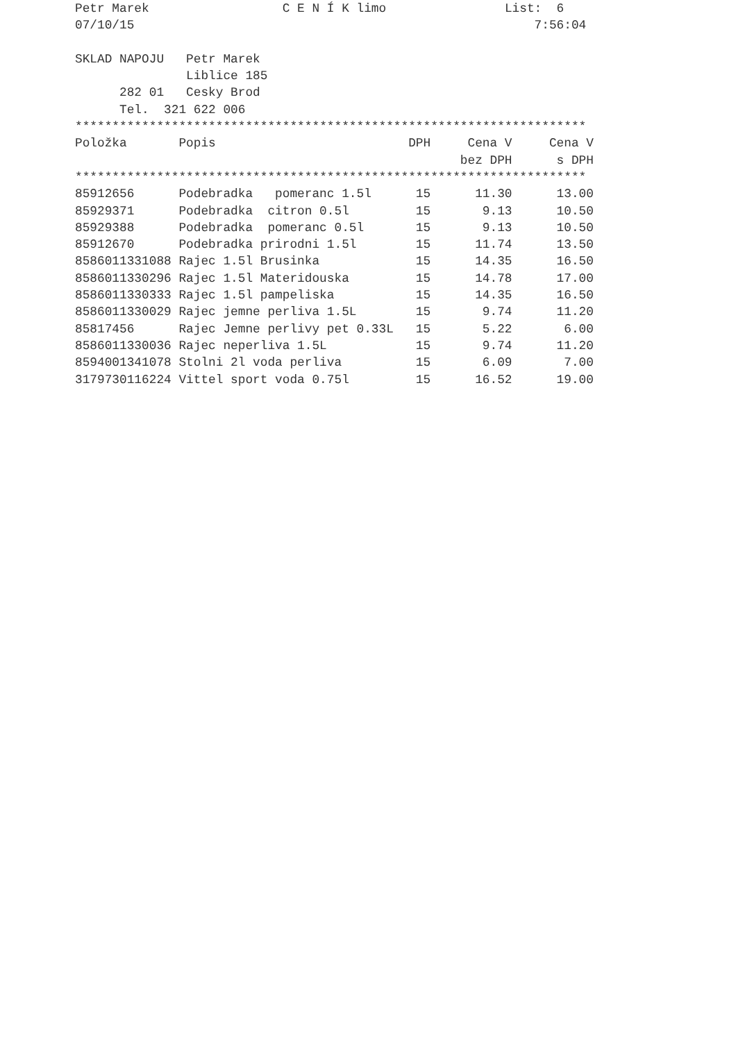Petr Marek                  C E N Í K limo                List:  6
07/10/15                                                      7:56:04

SKLAD NAPOJU   Petr Marek
               Liblice 185
      282 01   Cesky Brod
      Tel.  321 622 006
| ********************************************************************* | | | | |
| Položka | Popis | DPH | Cena V | Cena V |
| | | | bez DPH | s DPH |
| ********************************************************************* | | | | |
| 85912656 | Podebradka pomeranc 1.5l | 15 | 11.30 | 13.00 |
| 85929371 | Podebradka citron 0.5l | 15 | 9.13 | 10.50 |
| 85929388 | Podebradka pomeranc 0.5l | 15 | 9.13 | 10.50 |
| 85912670 | Podebradka prirodni 1.5l | 15 | 11.74 | 13.50 |
| 8586011331088 | Rajec 1.5l Brusinka | 15 | 14.35 | 16.50 |
| 8586011330296 | Rajec 1.5l Materidouska | 15 | 14.78 | 17.00 |
| 8586011330333 | Rajec 1.5l pampeliska | 15 | 14.35 | 16.50 |
| 8586011330029 | Rajec jemne perliva 1.5L | 15 | 9.74 | 11.20 |
| 85817456 | Rajec Jemne perlivy pet 0.33L | 15 | 5.22 | 6.00 |
| 8586011330036 | Rajec neperliva 1.5L | 15 | 9.74 | 11.20 |
| 8594001341078 | Stolni 2l voda perliva | 15 | 6.09 | 7.00 |
| 3179730116224 | Vittel sport voda 0.75l | 15 | 16.52 | 19.00 |